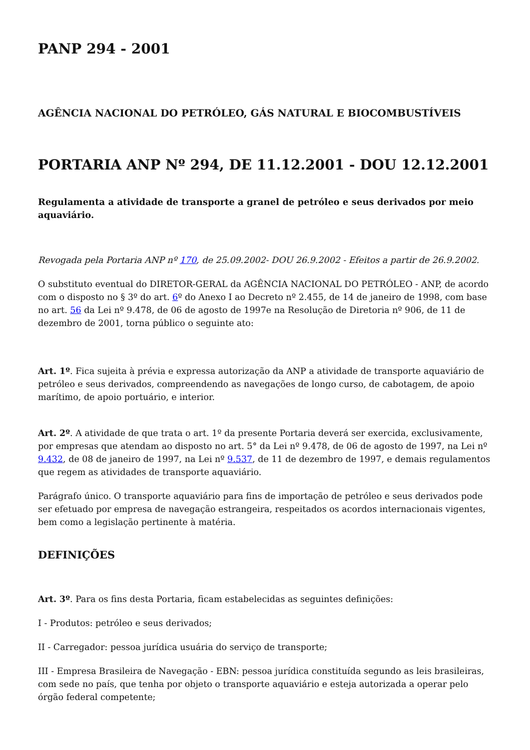PANP 294 - 2001
AGÊNCIA NACIONAL DO PETRÓLEO, GÁS NATURAL E BIOCOMBUSTÍVEIS
PORTARIA ANP Nº 294, DE 11.12.2001 - DOU 12.12.2001
Regulamenta a atividade de transporte a granel de petróleo e seus derivados por meio aquaviário.
Revogada pela Portaria ANP nº 170, de 25.09.2002- DOU 26.9.2002 - Efeitos a partir de 26.9.2002.
O substituto eventual do DIRETOR-GERAL da AGÊNCIA NACIONAL DO PETRÓLEO - ANP, de acordo com o disposto no § 3º do art. 6º do Anexo I ao Decreto nº 2.455, de 14 de janeiro de 1998, com base no art. 56 da Lei nº 9.478, de 06 de agosto de 1997e na Resolução de Diretoria nº 906, de 11 de dezembro de 2001, torna público o seguinte ato:
Art. 1º. Fica sujeita à prévia e expressa autorização da ANP a atividade de transporte aquaviário de petróleo e seus derivados, compreendendo as navegações de longo curso, de cabotagem, de apoio marítimo, de apoio portuário, e interior.
Art. 2º. A atividade de que trata o art. 1º da presente Portaria deverá ser exercida, exclusivamente, por empresas que atendam ao disposto no art. 5° da Lei nº 9.478, de 06 de agosto de 1997, na Lei nº 9.432, de 08 de janeiro de 1997, na Lei nº 9.537, de 11 de dezembro de 1997, e demais regulamentos que regem as atividades de transporte aquaviário.
Parágrafo único. O transporte aquaviário para fins de importação de petróleo e seus derivados pode ser efetuado por empresa de navegação estrangeira, respeitados os acordos internacionais vigentes, bem como a legislação pertinente à matéria.
DEFINIÇÕES
Art. 3º. Para os fins desta Portaria, ficam estabelecidas as seguintes definições:
I - Produtos: petróleo e seus derivados;
II - Carregador: pessoa jurídica usuária do serviço de transporte;
III - Empresa Brasileira de Navegação - EBN: pessoa jurídica constituída segundo as leis brasileiras, com sede no país, que tenha por objeto o transporte aquaviário e esteja autorizada a operar pelo órgão federal competente;